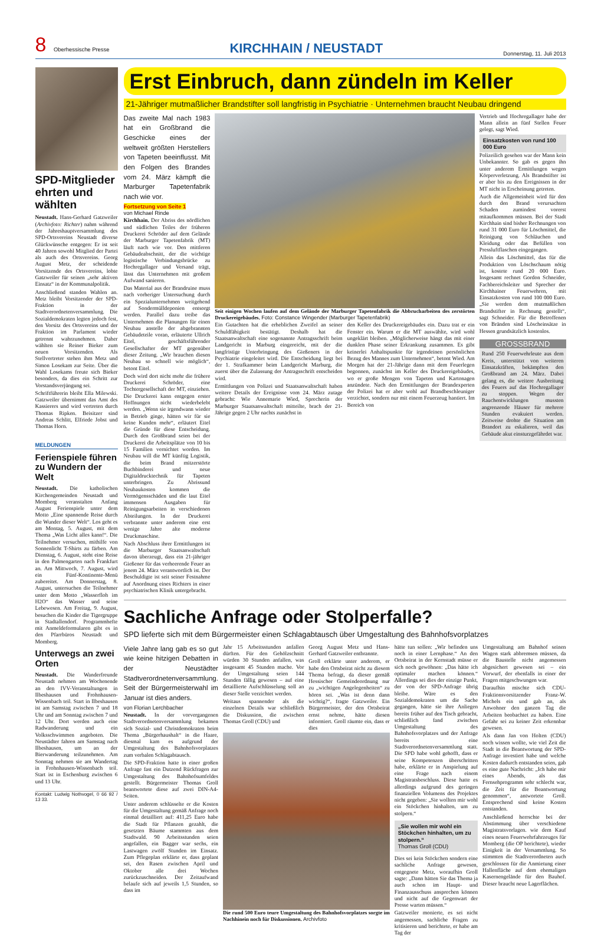8 Oberhessische Presse
KIRCHHAIN / NEUSTADT
Donnerstag, 11. Juli 2013
SPD-Mitglieder ehrten und wählten
Neustadt. Hans-Gerhard Gatzweiler (Archivfoto: Richter) nahm während der Jahreshauptversammlung des SPD-Ortsvereins Neustadt diverse Glückwünsche entgegen: Er ist seit 40 Jahren sowohl Mitglied der Partei als auch des Ortsvereins. Georg August Metz, der scheidende Vorsitzende des Ortsvereins, lobte Gatzweiler für seinen „sehr aktiven Einsatz“ in der Kommunalpolitik.
Anschließend standen Wahlen an. Metz bleibt Vorsitzender der SPD-Fraktion in der Stadtverordnetenversammlung. Die Sozialdemokraten legten jedoch fest, den Vorsitz des Ortsvereins und der Fraktion im Parlament wieder getrennt wahrzunehmen. Daher wählten sie Reiner Bieker zum neuen Vorsitzenden. Als Stellvertreter stehen ihm Metz und Simon Losekam zur Seite. Über die Wahl Losekams freute sich Bieker besonders, da dies ein Schritt zur Vorstandsverjüngung sei.
Schriftführerin bleibt Ella Milewski. Gatzweiler übernimmt das Amt des Kassierers und wird vertreten durch Thomas Ripken. Beisitzer sind Andreas Schlitt, Elfriede Jobst und Thomas Horn.
MELDUNGEN
Ferienspiele führen zu Wundern der Welt
Neustadt. Die katholischen Kirchengemeinden Neustadt und Momberg veranstalten Anfang August Ferienspiele unter dem Motto „Eine spannende Reise durch die Wunder dieser Welt“. Los geht es am Montag, 5. August, mit dem Thema „Was Licht alles kann!“. Die Teilnehmer versuchen, mithilfe von Sonnenlicht T-Shirts zu färben. Am Dienstag, 6. August, steht eine Reise in den Palmengarten nach Frankfurt an. Am Mittwoch, 7. August, wird ein Fünf-Kontinente-Menü zubereitet. Am Donnerstag, 8. August, untersuchen die Teilnehmer unter dem Motto „Wasserfloh im H2O“ das Wasser und seine Lebewesen. Am Freitag, 9. August, besuchen die Kinder die Tigergruppe in Stadtallendorf. Programmhefte mit Anmeldeformularen gibt es in den Pfarrbüros Neustadt und Momberg.
Unterwegs an zwei Orten
Neustadt. Die Wanderfreunde Neustadt nehmen am Wochenende an den IVV-Veranstaltungen in Ilbeshausen und Frohnhausen-Wissenbach teil. Start in Ilbeshausen ist am Samstag zwischen 7 und 18 Uhr und am Sonntag zwischen 7 und 12 Uhr. Dort werden auch eine Radwanderung und ein Volksschwimmen angeboten. Die Neustädter fahren am Samstag nach Ilbeshausen, um an der Bierwanderung teilzunehmen. Am Sonntag nehmen sie am Wandertag in Frohnhausen-Wissenbach teil. Start ist in Eschenburg zwischen 6 und 13 Uhr.
Kontakt: Ludwig Nothvogel, 0 66 92 / 13 33.
Erst Einbruch, dann zündeln im Keller
21-Jähriger mutmaßlicher Brandstifter soll langfristig in Psychiatrie · Unternehmen braucht Neubau dringend
Das zweite Mal nach 1983 hat ein Großbrand die Geschicke eines der weltweit größten Herstellers von Tapeten beeinflusst. Mit den Folgen des Brandes vom 24. März kämpft die Marburger Tapetenfabrik nach wie vor.
Fortsetzung von Seite 1
von Michael Rinde
Kirchhain. Der Abriss des nördlichen und südlichen Teiles der früheren Druckerei Schröder auf dem Gelände der Marburger Tapetenfabrik (MT) läuft nach wie vor. Den mittleren Gebäudeabschnitt, der die wichtige logistische Verbindungsbrücke zu Hochregallager und Versand trägt, lässt das Unternehmen mit großem Aufwand sanieren.
Das Material aus der Brandruine muss nach vorheriger Untersuchung durch ein Spezialunternehmen weitgehend auf Sondermülldeponien entsorgt werden. Parallel dazu treibe das Unternehmen die Planungen für einen Neubau anstelle der abgebrannten Gebäudeteile voran, erläuterte Ullrich Eitel, geschäftsführender Gesellschafter der MT gegenüber dieser Zeitung. „Wir brauchen diesen Neubau so schnell wie möglich“, betont Eitel.
Doch wird dort nicht mehr die frühere Druckerei Schröder, eine Tochtergesellschaft der MT, einziehen. Die Druckerei kann entgegen erster Hoffnungen nicht wiederbelebt werden. „Wenn sie irgendwann wieder in Betrieb ginge, hätten wir für sie keine Kunden mehr“, erläutert Eitel die Gründe für diese Entscheidung. Durch den Großbrand seien bei der Druckerei die Arbeitsplätze von 10 bis 15 Familien vernichtet worden. Im Neubau will die MT künftig Logistik, die beim Brand mitzerstörte Buchbinderei und neue Digitaldrucktechnik für Tapeten unterbringen. Zu Abrissund Neubaukosten kommen die Vermögensschäden und die laut Eitel immensen Ausgaben für Reinigungsarbeiten in verschiedenen Abteilungen. In der Druckerei verbrannte unter anderem eine erst wenige Jahre alte moderne Druckmaschine.
Nach Abschluss ihrer Ermittlungen ist die Marburger Staatsanwaltschaft davon überzeugt, dass ein 21-jähriger Gießener für das verheerende Feuer an jenem 24. März verantwortlich ist. Der Beschuldigte ist seit seiner Festnahme auf Anordnung eines Richters in einer psychiatrischen Klinik untergebracht.
Seit einigen Wochen laufen auf dem Gelände der Marburger Tapetenfabrik die Abbrucharbeiten des zerstörten Druckereigebäudes. Foto: Constance Wingender (Marburger Tapetenfabrik)
Ein Gutachten hat die erheblichen Zweifel an seiner Schuldfähigkeit bestätigt. Deshalb hat die Staatsanwaltschaft eine sogenannte Antragsschrift beim Landgericht in Marburg eingereicht, mit der die langfristige Unterbringung des Gießeners in der Psychiatrie eingeleitet wird. Die Entscheidung liegt bei der 1. Strafkammer beim Landgericht Marburg, die zuerst über die Zulassung der Antragsschrift entscheiden wird.
Ermittlungen von Polizei und Staatsanwaltschaft haben weitere Details der Ereignisse vom 24. März zutage gebracht: Wie Annemarie Wied, Sprecherin der Marburger Staatsanwaltschaft mitteilte, brach der 21-Jährige gegen 2 Uhr nachts zunächst in
den Keller des Druckereigebäudes ein. Dazu trat er ein Fenster ein. Warum er die MT auswählte, wird wohl ungeklärt bleiben. „Möglicherweise hängt das mit einer dunklen Phase seiner Erkrankung zusammen. Es gibt keinerlei Anhaltspunkte für irgendeinen persönlichen Bezug des Mannes zum Unternehmen“, betont Wied. Am Morgen hat der 21-Jährige dann mit dem Feuerlegen begonnen, zunächst im Keller des Druckereigebäudes, wo er große Mengen von Tapeten und Kartonagen anzündete. Nach den Ermittlungen der Brandexperten der Polizei hat er aber wohl auf Brandbeschleuniger verzichtet, sondern nur mit einem Feuerzeug hantiert. Im Bereich von
Vertrieb und Hochregallager habe der Mann allein an fünf Stellen Feuer gelegt, sagt Wied.
Einsatzkosten von rund 100 000 Euro
Polizeilich gesehen war der Mann kein Unbekannter. So gab es gegen ihn unter anderem Ermittlungen wegen Körperverletzung. Als Brandstifter ist er aber bis zu den Ereignissen in der MT nicht in Erscheinung getreten.
Auch die Allgemeinheit wird für den durch den Brand verursachten Schaden zumindest vorerst mitaufkommen müssen. Bei der Stadt Kirchhain sind bisher Rechnungen von rund 31 000 Euro für Löschmittel, die Reinigung von Schläuchen und Kleidung oder das Befüllen von Pressluftflaschen eingegangen.
Allein das Löschmittel, das für die Produktion von Löschschaum nötig ist, kostete rund 20 000 Euro. Insgesamt rechnet Gordon Schneider, Fachbereichsleiter und Sprecher der Kirchhainer Feuerwehren, mit Einsatzkosten von rund 100 000 Euro. „Sie werden dem mutmaßlichen Brandstifter in Rechnung gestellt“, sagt Schneider. Für die Betroffenen von Bränden sind Löscheinsätze in Hessen grundsätzlich kostenlos.
GROSSBRAND
Rund 250 Feuerwehrleute aus dem Kreis, unterstützt von weiteren Einsatzkräften, bekämpften den Großbrand am 24. März. Dabei gelang es, die weitere Ausbreitung des Feuers auf das Hochregallager zu stoppen. Wegen der Rauchentwicklungen mussten angrenzende Häuser für mehrere Stunden evakuiert werden. Zeitweise drohte die Situation am Brandort zu eskalieren, weil das Gebäude akut einsturzgefährdet war.
Sachliche Anfrage oder Stolperfalle?
SPD lieferte sich mit dem Bürgermeister einen Schlagabtausch über Umgestaltung des Bahnhofsvorplatzes
Viele Jahre lang gab es so gut wie keine hitzigen Debatten in der Neustädter Stadtverordnetenversammlung. Seit der Bürgermeisterwahl im Januar ist dies anders.
von Florian Lerchbacher
Neustadt. In der vorvergangenen Stadtverordnetenversammlung bekamen sich Sozial- und Christdemokraten beim Thema „Bürgerhaushalt“ in die Haare, diesmal kam es aufgrund der Umgestaltung des Bahnhofsvorplatzes zum verbalen Schlagabtausch.
Die SPD-Fraktion hatte in einer großen Anfrage fast ein Dutzend Rückfragen zur Umgestaltung des Bahnhofsumfeldes gestellt. Bürgermeister Thomas Groll beantwortete diese auf zwei DIN-A4-Seiten.
Unter anderem schlüsselte er die Kosten für die Umgestaltung gemäß Anfrage noch einmal detailliert auf: 411,25 Euro habe die Stadt für Pflanzen gezahlt, die gesetzten Bäume stammten aus dem Stadtwald. 90 Arbeitsstunden seien angefallen, ein Bagger war sechs, ein Lastwagen zwölf Stunden im Einsatz. Zum Pflegeplan erklärte er, dass geplant sei, den Rasen zwischen April und Oktober alle drei Wochen zurückzuschneiden. Der Zeitaufwand belaufe sich auf jeweils 1,5 Stunden, so dass im
Jahr 15 Arbeitsstunden anfallen dürften. Für den Gehölzschnitt würden 30 Stunden anfallen, was insgesamt 45 Stunden mache. Vor der Umgestaltung seien 144 Stunden fällig gewesen – auf eine detaillierte Aufschlüsselung soll an dieser Stelle verzichtet werden.
Weitaus spannender als die einzelnen Details war schließlich die Diskussion, die zwischen Thomas Groll (CDU) und
Georg August Metz und Hans-Gerhard Gatzweiler entbrannte.
Groll erklärte unter anderem, er habe den Ortsbeirat nicht zu diesem Thema befragt, da dieser gemäß Hessischer Gemeindeordnung nur zu „wichtigen Angelegenheiten“ zu hören sei. „Was ist denn dann wichtig?“, fragte Gatzweiler. Ein Bürgermeister, der den Ortsbeirat ernst nehme, hätte diesen informiert. Groll räumte ein, dass er dies
Die rund 500 Euro teure Umgestaltung des Bahnhofsvorplatzes sorgte im Nachhinein noch für Diskussionen. Archivfoto
hätte tun sollen: „Wir befinden uns noch in einer Lernphase.“ An den Ortsbeirat in der Kernstadt müsse er sich noch gewöhnen: „Das hätte ich optimaler machen können.“ Allerdings sei dies der einzige Punkt, der von der SPD-Anfrage übrig bleibe. Wäre es den Sozialdemokraten um die Sache gegangen, hätte sie ihre Anliegen bereits früher auf den Tisch gebracht, schließlich fand zwischen Umgestaltung des Bahnhofsvorplatzes und der Anfrage bereits eine Stadtverordnetenversammlung statt. Die SPD habe wohl gehofft, dass er seine Kompetenzen überschritten habe, erklärte er in Anspielung auf eine Frage nach einem Magistratsbeschluss. Diese hatte es allerdings aufgrund des geringen finanziellen Volumens des Projektes nicht gegeben: „Sie wollten mir wohl ein Stöckchen hinhalten, um zu stolpern.“
„Sie wollen mir wohl ein Stöckchen hinhalten, um zu stolpern.“
Thomas Groll (CDU)
Dies sei kein Stöckchen sondern eine sachliche Anfrage gewesen, entgegnete Metz, woraufhin Groll sagte: „Dann hätten Sie das Thema ja auch schon im Haupt- und Finanzausschuss ansprechen können und nicht auf die Gegenwart der Presse warten müssen.“
Gatzweiler monierte, es sei nicht angemessen, sachliche Fragen zu kritisieren und berichtete, er habe am Tag der
Umgestaltung am Bahnhof seinen Wagen stark abbremsen müssen, da die Baustelle nicht angemessen abgesichert gewesen sei – ein Vorwurf, der ebenfalls in einer der Fragen mitgeschwungen war.
Daraufhin mischte sich CDU-Fraktionsvorsitzender Franz-W. Michels ein und gab an, als Anwohner den ganzen Tag die Arbeiten beobachtet zu haben. Eine Gefahr sei zu keiner Zeit erkennbar gewesen.
Als dann Jan von Holten (CDU) noch wissen wollte, wie viel Zeit die Stadt in die Beantwortung der SPD-Anfrage investiert habe und welche Kosten dadurch entstanden seien, gab es eine gute Nachricht: „Ich habe mir eines Abends, als das Fernsehprogramm sehr schlecht war, die Zeit für die Beantwortung genommen“, antwortete Groll. Entsprechend sind keine Kosten entstanden.
Anschließend herrschte bei der Abstimmung über verschiedene Magistratsvorlagen. wie dem Kauf eines neuen Feuerwehrfahrzeuges für Momberg (die OP berichtete), wieder Einigkeit in der Versammlung. So stimmten die Stadtverordneten auch geschlossen für die Anmietung einer Hallenfläche auf dem ehemaligen Kasernengelände für den Bauhof. Dieser braucht neue Lagerflächen.